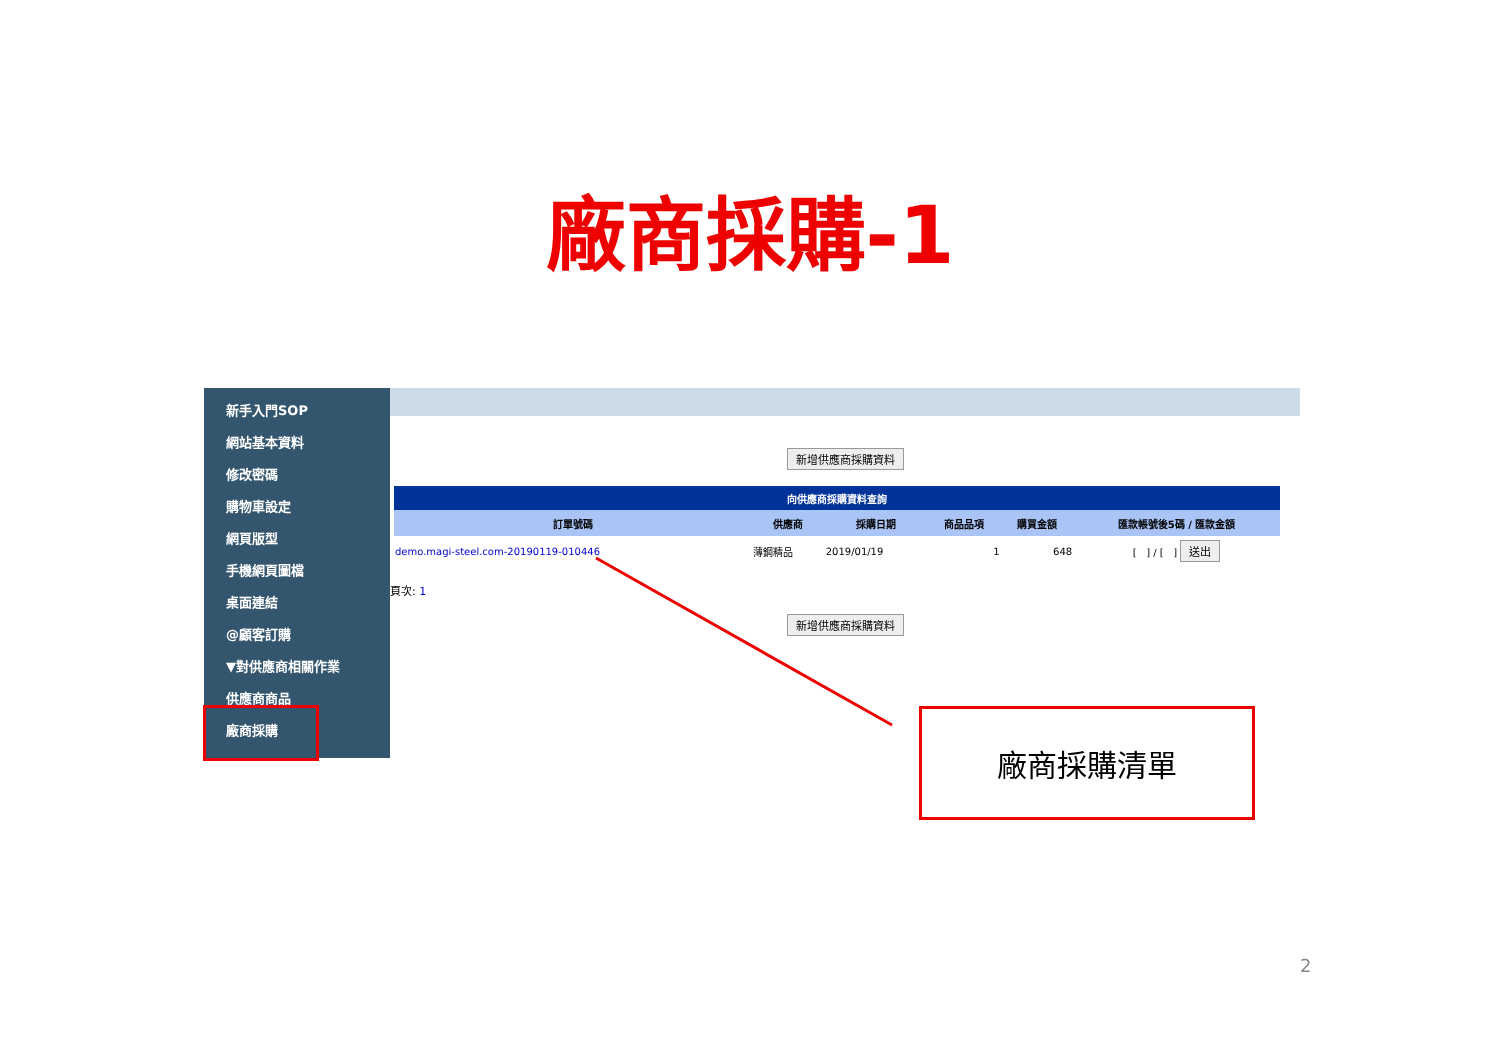廠商採購-1
新手入門SOP
網站基本資料
修改密碼
購物車設定
網頁版型
手機網頁圖檔
桌面連結
@顧客訂購
▼對供應商相關作業
供應商商品
廠商採購
新增供應商採購資料
| 向供應商採購資料查詢 | | | | | |
| 訂單號碼 | 供應商 | 採購日期 | 商品品項 | 購買金額 | 匯款帳號後5碼 / 匯款金額 |
| demo.magi-steel.com-20190119-010446 | 薄鋼精品 | 2019/01/19 | 1 | 648 | [ ] / [ ] 送出 |
頁次: 1
新增供應商採購資料
廠商採購清單
2